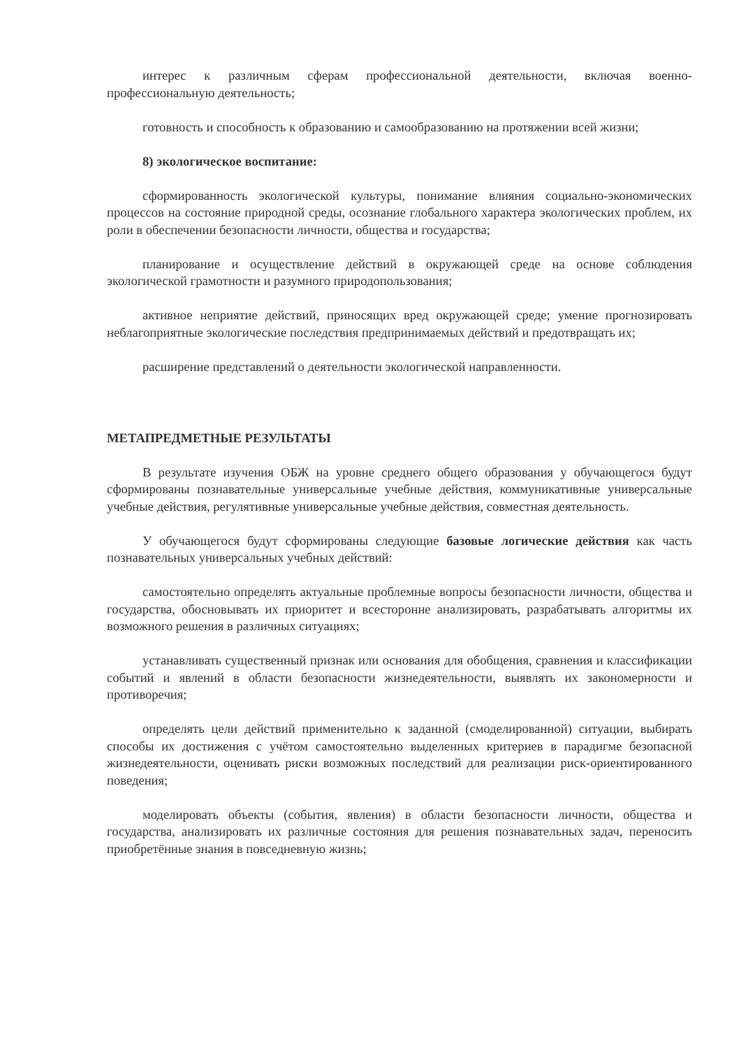интерес к различным сферам профессиональной деятельности, включая военно-профессиональную деятельность;
готовность и способность к образованию и самообразованию на протяжении всей жизни;
8) экологическое воспитание:
сформированность экологической культуры, понимание влияния социально-экономических процессов на состояние природной среды, осознание глобального характера экологических проблем, их роли в обеспечении безопасности личности, общества и государства;
планирование и осуществление действий в окружающей среде на основе соблюдения экологической грамотности и разумного природопользования;
активное неприятие действий, приносящих вред окружающей среде; умение прогнозировать неблагоприятные экологические последствия предпринимаемых действий и предотвращать их;
расширение представлений о деятельности экологической направленности.
МЕТАПРЕДМЕТНЫЕ РЕЗУЛЬТАТЫ
В результате изучения ОБЖ на уровне среднего общего образования у обучающегося будут сформированы познавательные универсальные учебные действия, коммуникативные универсальные учебные действия, регулятивные универсальные учебные действия, совместная деятельность.
У обучающегося будут сформированы следующие базовые логические действия как часть познавательных универсальных учебных действий:
самостоятельно определять актуальные проблемные вопросы безопасности личности, общества и государства, обосновывать их приоритет и всесторонне анализировать, разрабатывать алгоритмы их возможного решения в различных ситуациях;
устанавливать существенный признак или основания для обобщения, сравнения и классификации событий и явлений в области безопасности жизнедеятельности, выявлять их закономерности и противоречия;
определять цели действий применительно к заданной (смоделированной) ситуации, выбирать способы их достижения с учётом самостоятельно выделенных критериев в парадигме безопасной жизнедеятельности, оценивать риски возможных последствий для реализации риск-ориентированного поведения;
моделировать объекты (события, явления) в области безопасности личности, общества и государства, анализировать их различные состояния для решения познавательных задач, переносить приобретённые знания в повседневную жизнь;